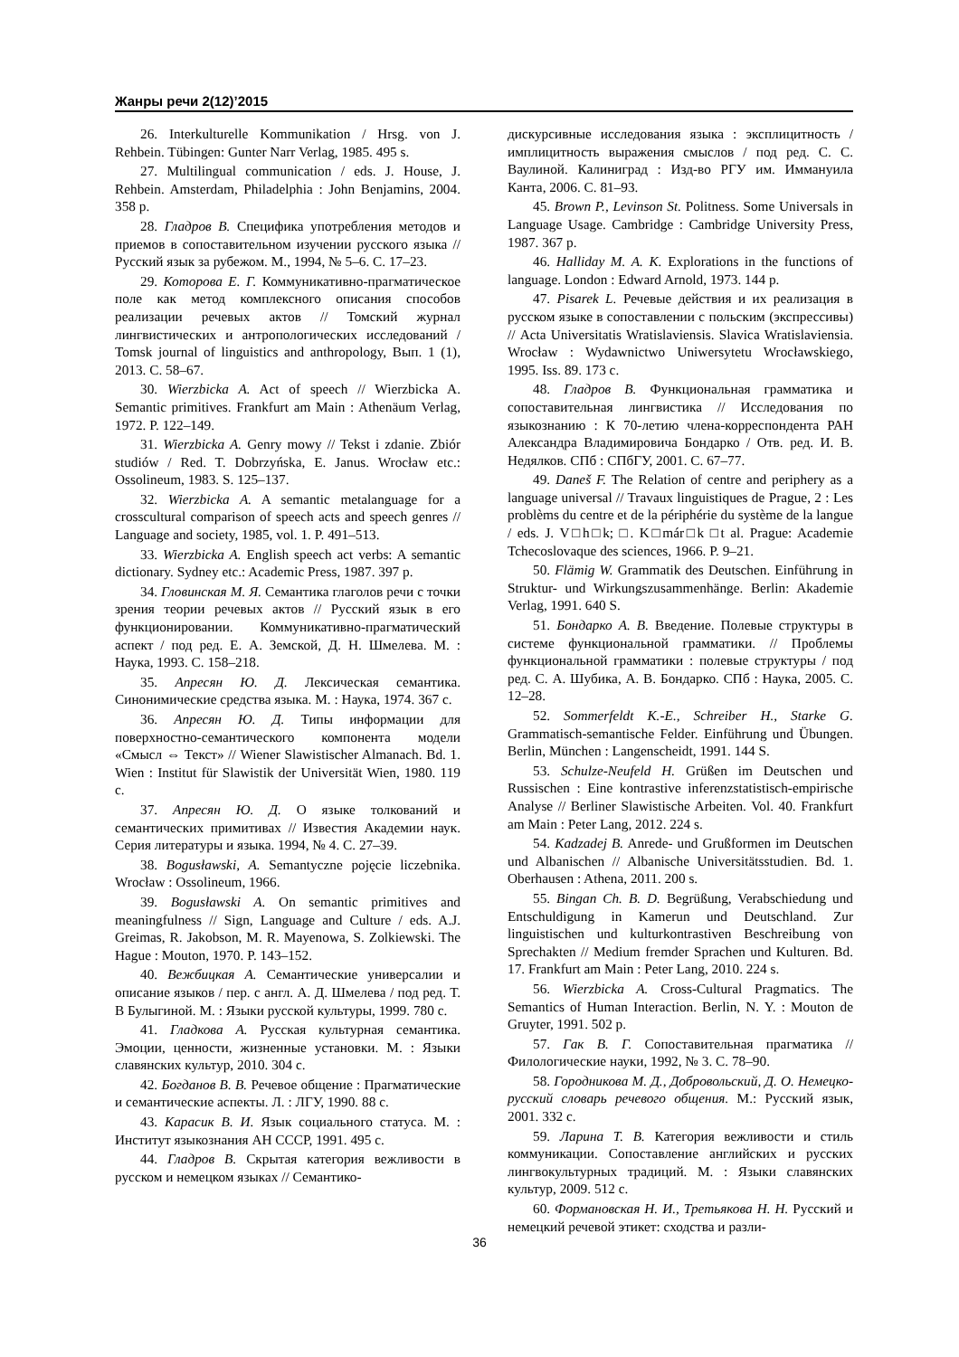Жанры речи 2(12)’2015
26. Interkulturelle Kommunikation / Hrsg. von J. Rehbein. Tübingen: Gunter Narr Verlag, 1985. 495 s.
27. Multilingual communication / eds. J. House, J. Rehbein. Amsterdam, Philadelphia : John Benjamins, 2004. 358 p.
28. Гладров В. Специфика употребления методов и приемов в сопоставительном изучении русского языка // Русский язык за рубежом. М., 1994, № 5–6. С. 17–23.
29. Которова Е. Г. Коммуникативно-прагматическое поле как метод комплексного описания способов реализации речевых актов // Томский журнал лингвистических и антропологических исследований / Tomsk journal of linguistics and anthropology, Вып. 1 (1), 2013. С. 58–67.
30. Wierzbicka A. Act of speech // Wierzbicka A. Semantic primitives. Frankfurt am Main : Athenäum Verlag, 1972. P. 122–149.
31. Wierzbicka A. Genry mowy // Tekst i zdanie. Zbiór studiów / Red. T. Dobrzyńska, E. Janus. Wrocław etc.: Ossolineum, 1983. S. 125–137.
32. Wierzbicka A. A semantic metalanguage for a crosscultural comparison of speech acts and speech genres // Language and society, 1985, vol. 1. P. 491–513.
33. Wierzbicka A. English speech act verbs: A semantic dictionary. Sydney etc.: Academic Press, 1987. 397 p.
34. Гловинская М. Я. Семантика глаголов речи с точки зрения теории речевых актов // Русский язык в его функционировании. Коммуникативно-прагматический аспект / под ред. Е. А. Земской, Д. Н. Шмелева. М. : Наука, 1993. С. 158–218.
35. Апресян Ю. Д. Лексическая семантика. Синонимические средства языка. М. : Наука, 1974. 367 с.
36. Апресян Ю. Д. Типы информации для поверхностно-семантического компонента модели «Смысл ⇔ Текст» // Wiener Slawistischer Almanach. Bd. 1. Wien : Institut für Slawistik der Universität Wien, 1980. 119 c.
37. Апресян Ю. Д. О языке толкований и семантических примитивах // Известия Академии наук. Серия литературы и языка. 1994, № 4. С. 27–39.
38. Bogusławski, A. Semantyczne pojęcie liczebnika. Wrocław : Ossolineum, 1966.
39. Bogusławski A. On semantic primitives and meaningfulness // Sign, Language and Culture / eds. A.J. Greimas, R. Jakobson, M. R. Mayenowa, S. Zolkiewski. The Hague : Mouton, 1970. P. 143–152.
40. Вежбицкая А. Семантические универсалии и описание языков / пер. с англ. А. Д. Шмелева / под ред. Т. В Булыгиной. М. : Языки русской культуры, 1999. 780 с.
41. Гладкова А. Русская культурная семантика. Эмоции, ценности, жизненные установки. М. : Языки славянских культур, 2010. 304 с.
42. Богданов В. В. Речевое общение : Прагматические и семантические аспекты. Л. : ЛГУ, 1990. 88 с.
43. Карасик В. И. Язык социального статуса. М. : Институт языкознания АН СССР, 1991. 495 с.
44. Гладров В. Скрытая категория вежливости в русском и немецком языках // Семантико-
дискурсивные исследования языка : эксплицитность / имплицитность выражения смыслов / под ред. С. С. Ваулиной. Калиниград : Изд-во РГУ им. Иммануила Канта, 2006. С. 81–93.
45. Brown P., Levinson St. Politness. Some Universals in Language Usage. Cambridge : Cambridge University Press, 1987. 367 p.
46. Halliday M. A. K. Explorations in the functions of language. London : Edward Arnold, 1973. 144 p.
47. Pisarek L. Речевые действия и их реализация в русском языке в сопоставлении с польским (экспрессивы) // Acta Universitatis Wratislaviensis. Slavica Wratislaviensia. Wrocław : Wydawnictwo Uniwersytetu Wrocławskiego, 1995. Iss. 89. 173 c.
48. Гладров В. Функциональная грамматика и сопоставительная лингвистика // Исследования по языкознанию : К 70-летию члена-корреспондента РАН Александра Владимировича Бондарко / Отв. ред. И. В. Недялков. СПб : СПбГУ, 2001. С. 67–77.
49. Daneš F. The Relation of centre and periphery as a language universal // Travaux linguistiques de Prague, 2 : Les problèms du centre et de la périphérie du système de la langue / eds. J. V□h□k; □. K□már□k □t al. Prague: Academie Tchecoslovaque des sciences, 1966. P. 9–21.
50. Flämig W. Grammatik des Deutschen. Einführung in Struktur- und Wirkungszusammenhänge. Berlin: Akademie Verlag, 1991. 640 S.
51. Бондарко А. В. Введение. Полевые структуры в системе функциональной грамматики. // Проблемы функциональной грамматики : полевые структуры / под ред. С. А. Шубика, А. В. Бондарко. СПб : Наука, 2005. С. 12–28.
52. Sommerfeldt K.-E., Schreiber H., Starke G. Grammatisch-semantische Felder. Einführung und Übungen. Berlin, München : Langenscheidt, 1991. 144 S.
53. Schulze-Neufeld H. Grüßen im Deutschen und Russischen : Eine kontrastive inferenzstatistisch-empirische Analyse // Berliner Slawistische Arbeiten. Vol. 40. Frankfurt am Main : Peter Lang, 2012. 224 s.
54. Kadzadej B. Anrede- und Grußformen im Deutschen und Albanischen // Albanische Universitätsstudien. Bd. 1. Oberhausen : Athena, 2011. 200 s.
55. Bingan Ch. B. D. Begrüßung, Verabschiedung und Entschuldigung in Kamerun und Deutschland. Zur linguistischen und kulturkontrastiven Beschreibung von Sprechakten // Medium fremder Sprachen und Kulturen. Bd. 17. Frankfurt am Main : Peter Lang, 2010. 224 s.
56. Wierzbicka A. Cross-Cultural Pragmatics. The Semantics of Human Interaction. Berlin, N. Y. : Mouton de Gruyter, 1991. 502 p.
57. Гак В. Г. Сопоставительная прагматика // Филологические науки, 1992, № 3. С. 78–90.
58. Городникова М. Д., Добровольский, Д. О. Немецко-русский словарь речевого общения. М.: Русский язык, 2001. 332 с.
59. Ларина Т. В. Категория вежливости и стиль коммуникации. Сопоставление английских и русских лингвокультурных традиций. М. : Языки славянских культур, 2009. 512 с.
60. Формановская Н. И., Третьякова Н. Н. Русский и немецкий речевой этикет: сходства и разли-
36